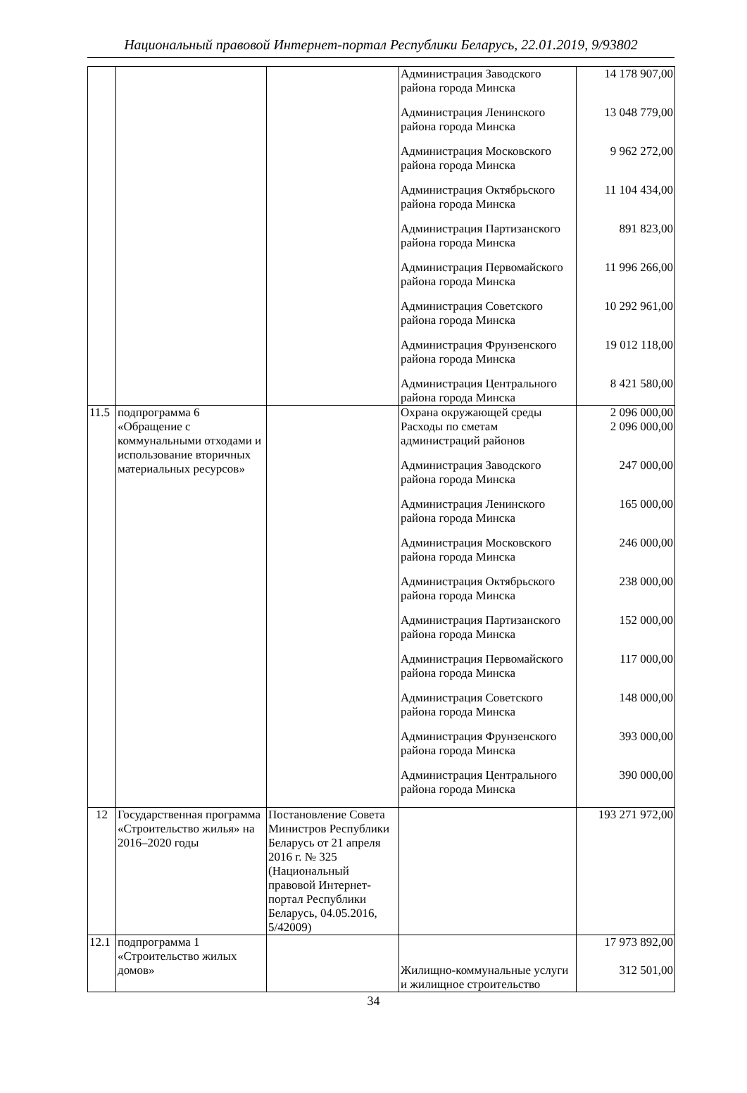Национальный правовой Интернет-портал Республики Беларусь, 22.01.2019, 9/93802
| | | | Администрация Заводского района города Минска | 14 178 907,00 |
| | | | Администрация Ленинского района города Минска | 13 048 779,00 |
| | | | Администрация Московского района города Минска | 9 962 272,00 |
| | | | Администрация Октябрьского района города Минска | 11 104 434,00 |
| | | | Администрация Партизанского района города Минска | 891 823,00 |
| | | | Администрация Первомайского района города Минска | 11 996 266,00 |
| | | | Администрация Советского района города Минска | 10 292 961,00 |
| | | | Администрация Фрунзенского района города Минска | 19 012 118,00 |
| | | | Администрация Центрального района города Минска | 8 421 580,00 |
| 11.5 | подпрограмма 6 «Обращение с коммунальными отходами и использование вторичных материальных ресурсов» | | Охрана окружающей среды | 2 096 000,00 |
| | | | Расходы по сметам администраций районов | 2 096 000,00 |
| | | | Администрация Заводского района города Минска | 247 000,00 |
| | | | Администрация Ленинского района города Минска | 165 000,00 |
| | | | Администрация Московского района города Минска | 246 000,00 |
| | | | Администрация Октябрьского района города Минска | 238 000,00 |
| | | | Администрация Партизанского района города Минска | 152 000,00 |
| | | | Администрация Первомайского района города Минска | 117 000,00 |
| | | | Администрация Советского района города Минска | 148 000,00 |
| | | | Администрация Фрунзенского района города Минска | 393 000,00 |
| | | | Администрация Центрального района города Минска | 390 000,00 |
| 12 | Государственная программа «Строительство жилья» на 2016–2020 годы | Постановление Совета Министров Республики Беларусь от 21 апреля 2016 г. № 325 (Национальный правовой Интернет-портал Республики Беларусь, 04.05.2016, 5/42009) | | 193 271 972,00 |
| 12.1 | подпрограмма 1 «Строительство жилых домов» | | Жилищно-коммунальные услуги и жилищное строительство | 17 973 892,00 312 501,00 |
34